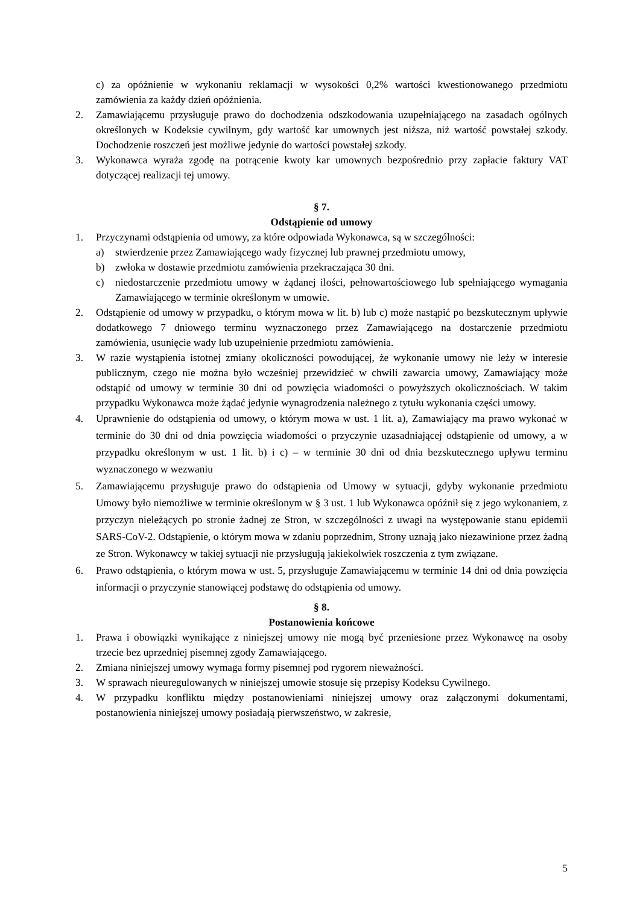c) za opóźnienie w wykonaniu reklamacji w wysokości 0,2% wartości kwestionowanego przedmiotu zamówienia za każdy dzień opóźnienia.
2. Zamawiającemu przysługuje prawo do dochodzenia odszkodowania uzupełniającego na zasadach ogólnych określonych w Kodeksie cywilnym, gdy wartość kar umownych jest niższa, niż wartość powstałej szkody. Dochodzenie roszczeń jest możliwe jedynie do wartości powstałej szkody.
3. Wykonawca wyraża zgodę na potrącenie kwoty kar umownych bezpośrednio przy zapłacie faktury VAT dotyczącej realizacji tej umowy.
§ 7.
Odstąpienie od umowy
1. Przyczynami odstąpienia od umowy, za które odpowiada Wykonawca, są w szczególności:
a) stwierdzenie przez Zamawiającego wady fizycznej lub prawnej przedmiotu umowy,
b) zwłoka w dostawie przedmiotu zamówienia przekraczająca 30 dni.
c) niedostarczenie przedmiotu umowy w żądanej ilości, pełnowartościowego lub spełniającego wymagania Zamawiającego w terminie określonym w umowie.
2. Odstąpienie od umowy w przypadku, o którym mowa w lit. b) lub c) może nastąpić po bezskutecznym upływie dodatkowego 7 dniowego terminu wyznaczonego przez Zamawiającego na dostarczenie przedmiotu zamówienia, usunięcie wady lub uzupełnienie przedmiotu zamówienia.
3. W razie wystąpienia istotnej zmiany okoliczności powodującej, że wykonanie umowy nie leży w interesie publicznym, czego nie można było wcześniej przewidzieć w chwili zawarcia umowy, Zamawiający może odstąpić od umowy w terminie 30 dni od powzięcia wiadomości o powyższych okolicznościach. W takim przypadku Wykonawca może żądać jedynie wynagrodzenia należnego z tytułu wykonania części umowy.
4. Uprawnienie do odstąpienia od umowy, o którym mowa w ust. 1 lit. a), Zamawiający ma prawo wykonać w terminie do 30 dni od dnia powzięcia wiadomości o przyczynie uzasadniającej odstąpienie od umowy, a w przypadku określonym w ust. 1 lit. b) i c) – w terminie 30 dni od dnia bezskutecznego upływu terminu wyznaczonego w wezwaniu
5. Zamawiającemu przysługuje prawo do odstąpienia od Umowy w sytuacji, gdyby wykonanie przedmiotu Umowy było niemożliwe w terminie określonym w § 3 ust. 1 lub Wykonawca opóźnił się z jego wykonaniem, z przyczyn nieleżących po stronie żadnej ze Stron, w szczególności z uwagi na występowanie stanu epidemii SARS-CoV-2. Odstąpienie, o którym mowa w zdaniu poprzednim, Strony uznają jako niezawinione przez żadną ze Stron. Wykonawcy w takiej sytuacji nie przysługują jakiekolwiek roszczenia z tym związane.
6. Prawo odstąpienia, o którym mowa w ust. 5, przysługuje Zamawiającemu w terminie 14 dni od dnia powzięcia informacji o przyczynie stanowiącej podstawę do odstąpienia od umowy.
§ 8.
Postanowienia końcowe
1. Prawa i obowiązki wynikające z niniejszej umowy nie mogą być przeniesione przez Wykonawcę na osoby trzecie bez uprzedniej pisemnej zgody Zamawiającego.
2. Zmiana niniejszej umowy wymaga formy pisemnej pod rygorem nieważności.
3. W sprawach nieuregulowanych w niniejszej umowie stosuje się przepisy Kodeksu Cywilnego.
4. W przypadku konfliktu między postanowieniami niniejszej umowy oraz załączonymi dokumentami, postanowienia niniejszej umowy posiadają pierwszeństwo, w zakresie,
5